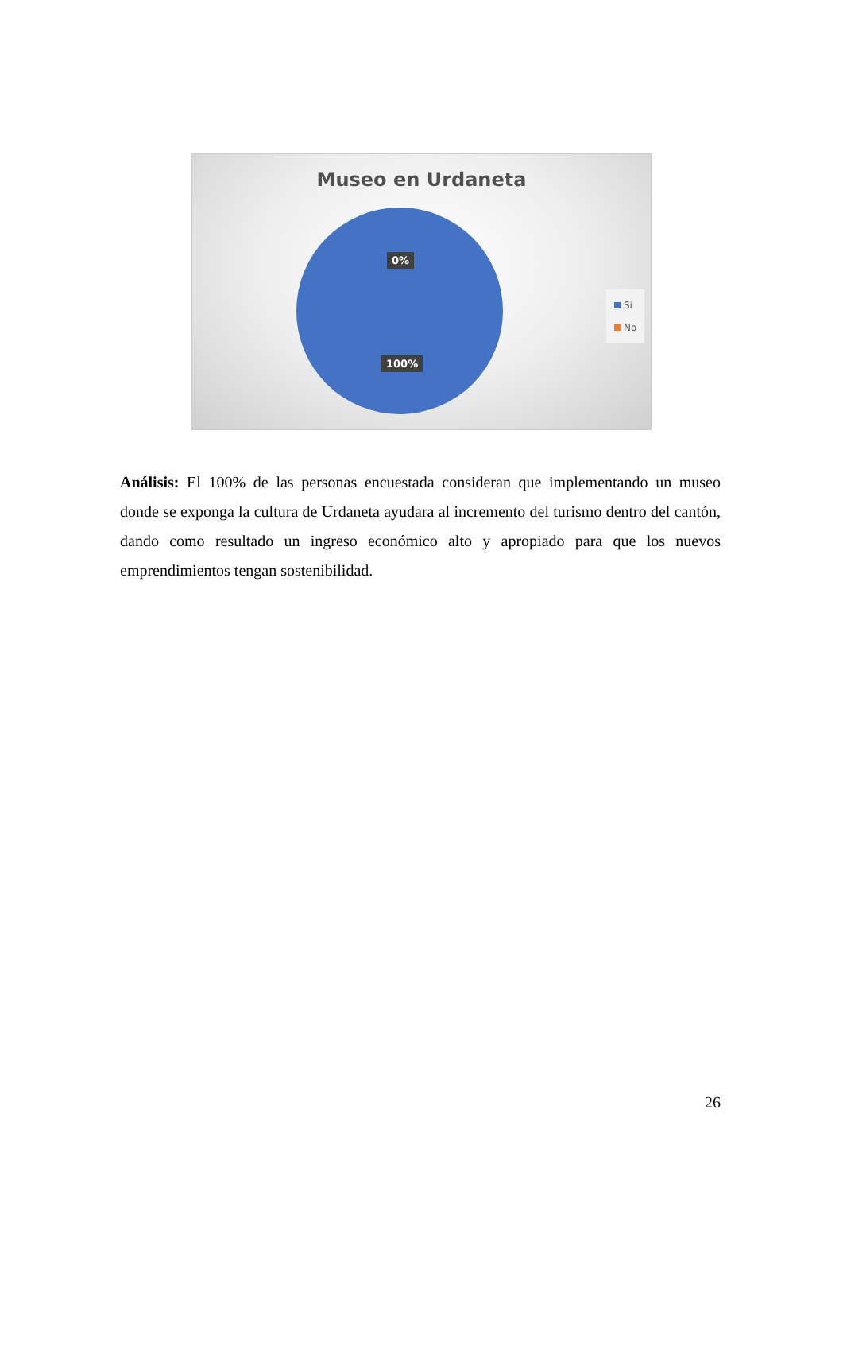Museo en Urdaneta
0%
100%
Si
No
Análisis: El 100% de las personas encuestada consideran que implementando un museo donde se exponga la cultura de Urdaneta ayudara al incremento del turismo dentro del cantón, dando como resultado un ingreso económico alto y apropiado para que los nuevos emprendimientos tengan sostenibilidad.
26